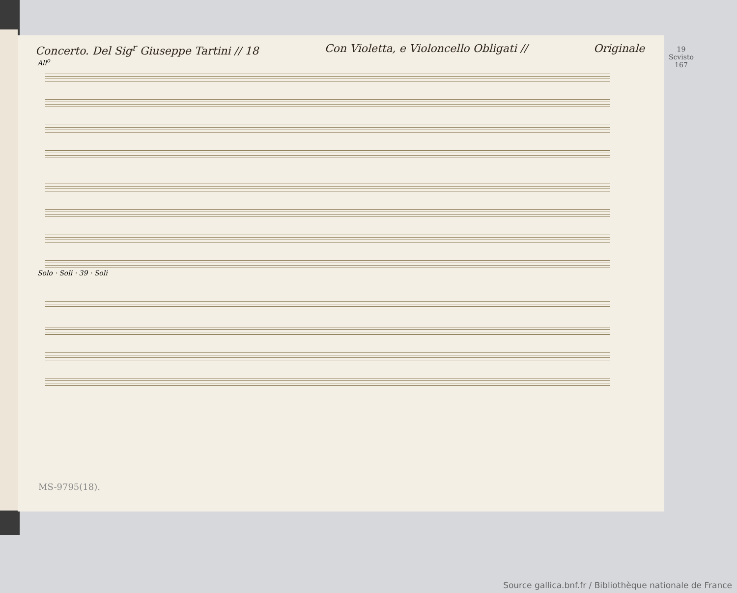Concerto. Del Sig<sup>r</sup> Giuseppe Tartini // 18 Con Violetta, e Violoncello Obligati // Originale
19
Scvisto
167
All<sup>o</sup>
Solo · Soli · 39 · Soli
MS-9795(18).
Source gallica.bnf.fr / Bibliothèque nationale de France